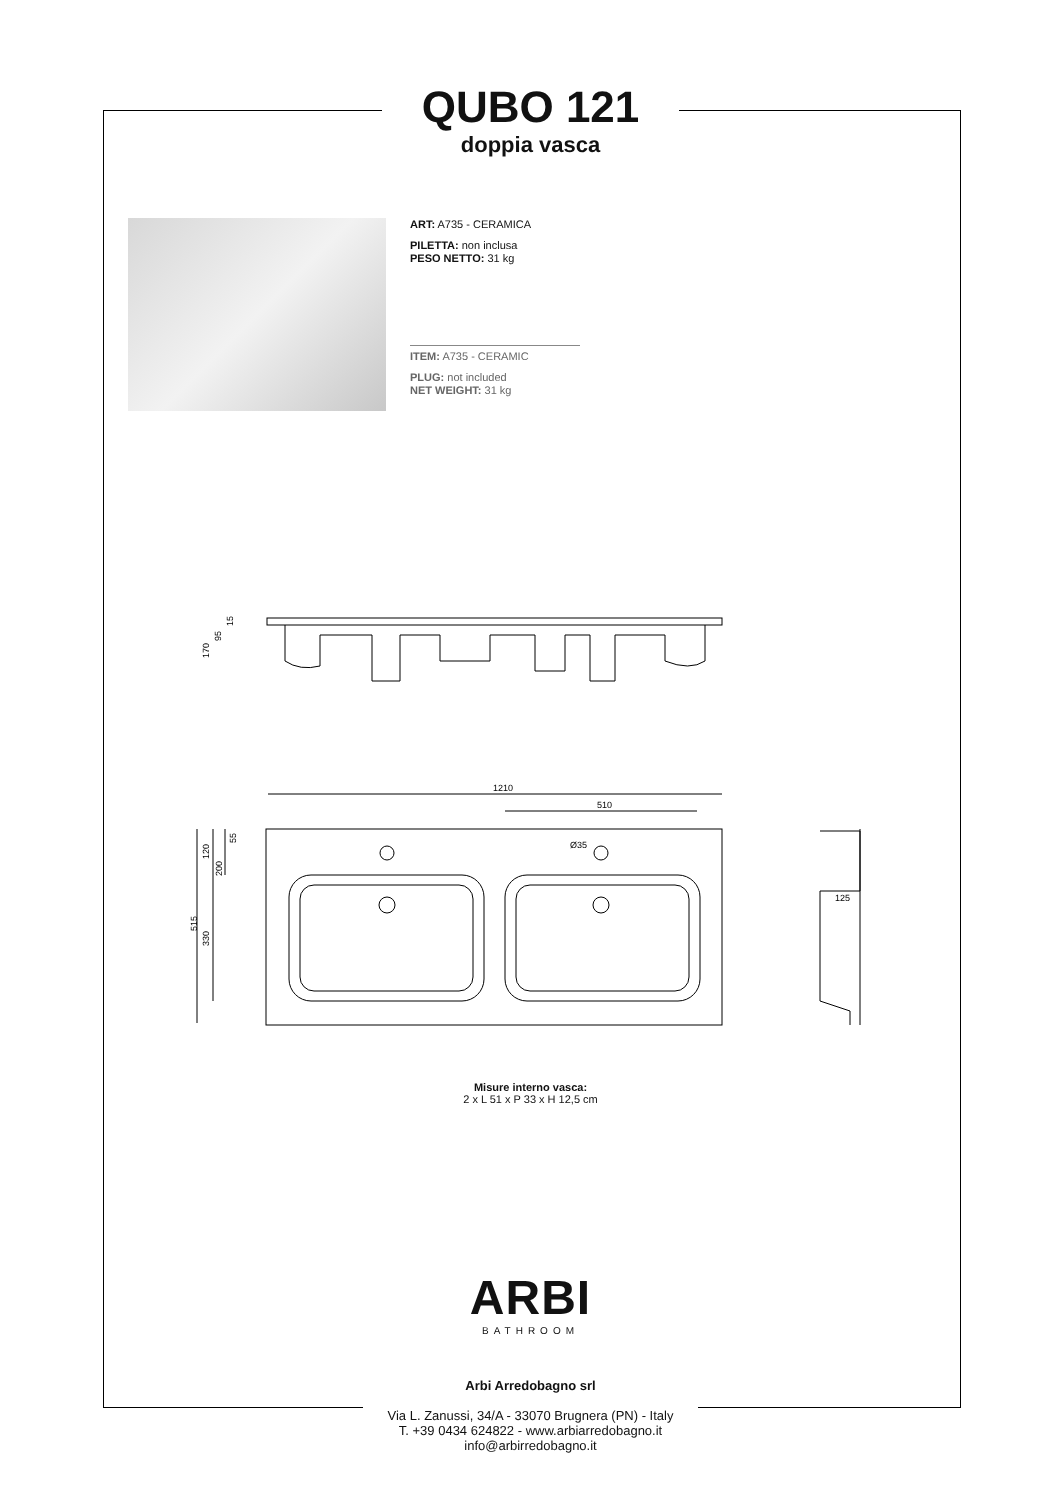QUBO 121
doppia vasca
ART: A735 - CERAMICA
PILETTA: non inclusa
PESO NETTO: 31 kg
ITEM: A735 - CERAMIC
PLUG: not included
NET WEIGHT: 31 kg
1210
510
Ø35
125
120
200
55
515
330
170
95
15
Misure interno vasca:
2 x L 51 x P 33 x H 12,5 cm
ARBI
BATHROOM
Arbi Arredobagno srl
Via L. Zanussi, 34/A - 33070 Brugnera (PN) - Italy
T. +39 0434 624822 - www.arbiarredobagno.it
info@arbirredobagno.it